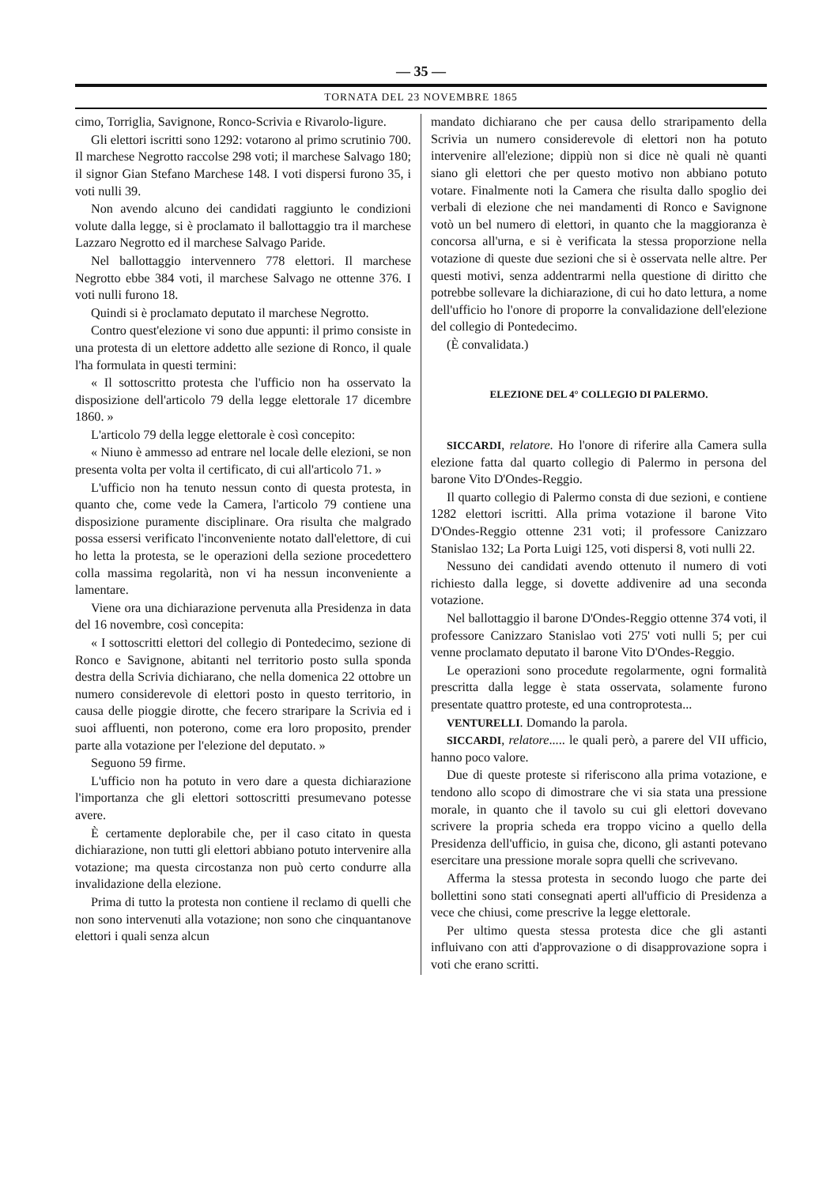— 35 —
TORNATA DEL 23 NOVEMBRE 1865
cimo, Torriglia, Savignone, Ronco-Scrivia e Rivarolo-ligure.
Gli elettori iscritti sono 1292: votarono al primo scrutinio 700. Il marchese Negrotto raccolse 298 voti; il marchese Salvago 180; il signor Gian Stefano Marchese 148. I voti dispersi furono 35, i voti nulli 39.
Non avendo alcuno dei candidati raggiunto le condizioni volute dalla legge, si è proclamato il ballottaggio tra il marchese Lazzaro Negrotto ed il marchese Salvago Paride.
Nel ballottaggio intervennero 778 elettori. Il marchese Negrotto ebbe 384 voti, il marchese Salvago ne ottenne 376. I voti nulli furono 18.
Quindi si è proclamato deputato il marchese Negrotto.
Contro quest'elezione vi sono due appunti: il primo consiste in una protesta di un elettore addetto alle sezione di Ronco, il quale l'ha formulata in questi termini:
« Il sottoscritto protesta che l'ufficio non ha osservato la disposizione dell'articolo 79 della legge elettorale 17 dicembre 1860. »
L'articolo 79 della legge elettorale è così concepito:
« Niuno è ammesso ad entrare nel locale delle elezioni, se non presenta volta per volta il certificato, di cui all'articolo 71. »
L'ufficio non ha tenuto nessun conto di questa protesta, in quanto che, come vede la Camera, l'articolo 79 contiene una disposizione puramente disciplinare. Ora risulta che malgrado possa essersi verificato l'inconveniente notato dall'elettore, di cui ho letta la protesta, se le operazioni della sezione procedettero colla massima regolarità, non vi ha nessun inconveniente a lamentare.
Viene ora una dichiarazione pervenuta alla Presidenza in data del 16 novembre, così concepita:
« I sottoscritti elettori del collegio di Pontedecimo, sezione di Ronco e Savignone, abitanti nel territorio posto sulla sponda destra della Scrivia dichiarano, che nella domenica 22 ottobre un numero considerevole di elettori posto in questo territorio, in causa delle pioggie dirotte, che fecero straripare la Scrivia ed i suoi affluenti, non poterono, come era loro proposito, prender parte alla votazione per l'elezione del deputato. »
Seguono 59 firme.
L'ufficio non ha potuto in vero dare a questa dichiarazione l'importanza che gli elettori sottoscritti presumevano potesse avere.
È certamente deplorabile che, per il caso citato in questa dichiarazione, non tutti gli elettori abbiano potuto intervenire alla votazione; ma questa circostanza non può certo condurre alla invalidazione della elezione.
Prima di tutto la protesta non contiene il reclamo di quelli che non sono intervenuti alla votazione; non sono che cinquantanove elettori i quali senza alcun
mandato dichiarano che per causa dello straripamento della Scrivia un numero considerevole di elettori non ha potuto intervenire all'elezione; dippiù non si dice nè quali nè quanti siano gli elettori che per questo motivo non abbiano potuto votare. Finalmente noti la Camera che risulta dallo spoglio dei verbali di elezione che nei mandamenti di Ronco e Savignone votò un bel numero di elettori, in quanto che la maggioranza è concorsa all'urna, e si è verificata la stessa proporzione nella votazione di queste due sezioni che si è osservata nelle altre. Per questi motivi, senza addentrarmi nella questione di diritto che potrebbe sollevare la dichiarazione, di cui ho dato lettura, a nome dell'ufficio ho l'onore di proporre la convalidazione dell'elezione del collegio di Pontedecimo.
(È convalidata.)
ELEZIONE DEL 4° COLLEGIO DI PALERMO.
SICCARDI, relatore. Ho l'onore di riferire alla Camera sulla elezione fatta dal quarto collegio di Palermo in persona del barone Vito D'Ondes-Reggio.
Il quarto collegio di Palermo consta di due sezioni, e contiene 1282 elettori iscritti. Alla prima votazione il barone Vito D'Ondes-Reggio ottenne 231 voti; il professore Canizzaro Stanislao 132; La Porta Luigi 125, voti dispersi 8, voti nulli 22.
Nessuno dei candidati avendo ottenuto il numero di voti richiesto dalla legge, si dovette addivenire ad una seconda votazione.
Nel ballottaggio il barone D'Ondes-Reggio ottenne 374 voti, il professore Canizzaro Stanislao voti 275' voti nulli 5; per cui venne proclamato deputato il barone Vito D'Ondes-Reggio.
Le operazioni sono procedute regolarmente, ogni formalità prescritta dalla legge è stata osservata, solamente furono presentate quattro proteste, ed una controprotesta...
VENTURELLI. Domando la parola.
SICCARDI, relatore..... le quali però, a parere del VII ufficio, hanno poco valore.
Due di queste proteste si riferiscono alla prima votazione, e tendono allo scopo di dimostrare che vi sia stata una pressione morale, in quanto che il tavolo su cui gli elettori dovevano scrivere la propria scheda era troppo vicino a quello della Presidenza dell'ufficio, in guisa che, dicono, gli astanti potevano esercitare una pressione morale sopra quelli che scrivevano.
Afferma la stessa protesta in secondo luogo che parte dei bollettini sono stati consegnati aperti all'ufficio di Presidenza a vece che chiusi, come prescrive la legge elettorale.
Per ultimo questa stessa protesta dice che gli astanti influivano con atti d'approvazione o di disapprovazione sopra i voti che erano scritti.